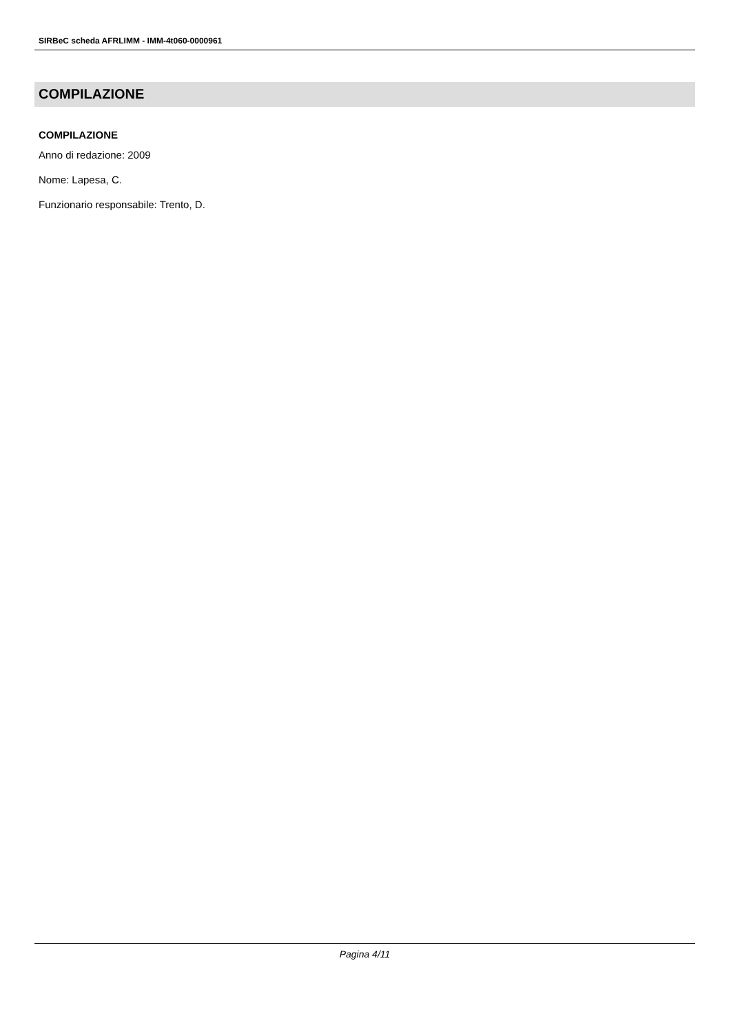SIRBeC scheda AFRLIMM - IMM-4t060-0000961
COMPILAZIONE
COMPILAZIONE
Anno di redazione: 2009
Nome: Lapesa, C.
Funzionario responsabile: Trento, D.
Pagina 4/11